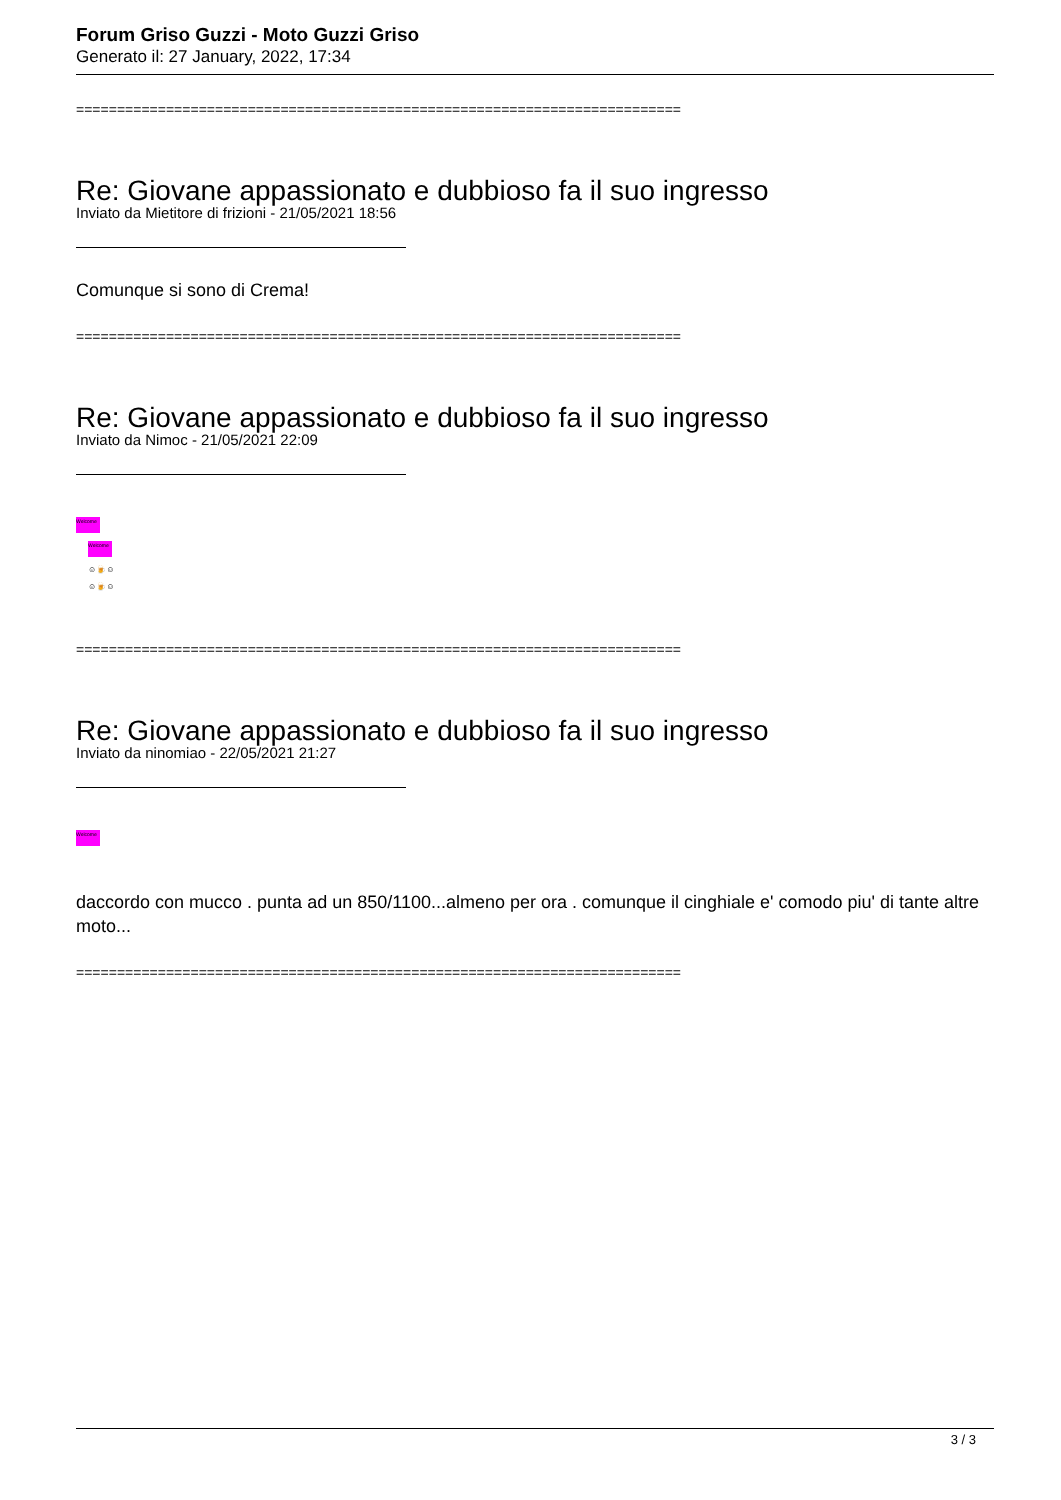Forum Griso Guzzi - Moto Guzzi Griso
Generato il: 27 January, 2022, 17:34
==========================================================================
Re: Giovane appassionato e dubbioso fa il suo ingresso
Inviato da Mietitore di frizioni - 21/05/2021 18:56
Comunque si sono di Crema!
==========================================================================
Re: Giovane appassionato e dubbioso fa il suo ingresso
Inviato da Nimoc - 21/05/2021 22:09
Welcome
Welcome
☺🍺☺
☺🍺☺
==========================================================================
Re: Giovane appassionato e dubbioso fa il suo ingresso
Inviato da ninomiao - 22/05/2021 21:27
Welcome
daccordo con mucco . punta ad un 850/1100...almeno per ora . comunque il cinghiale e' comodo piu' di tante altre moto...
==========================================================================
3 / 3